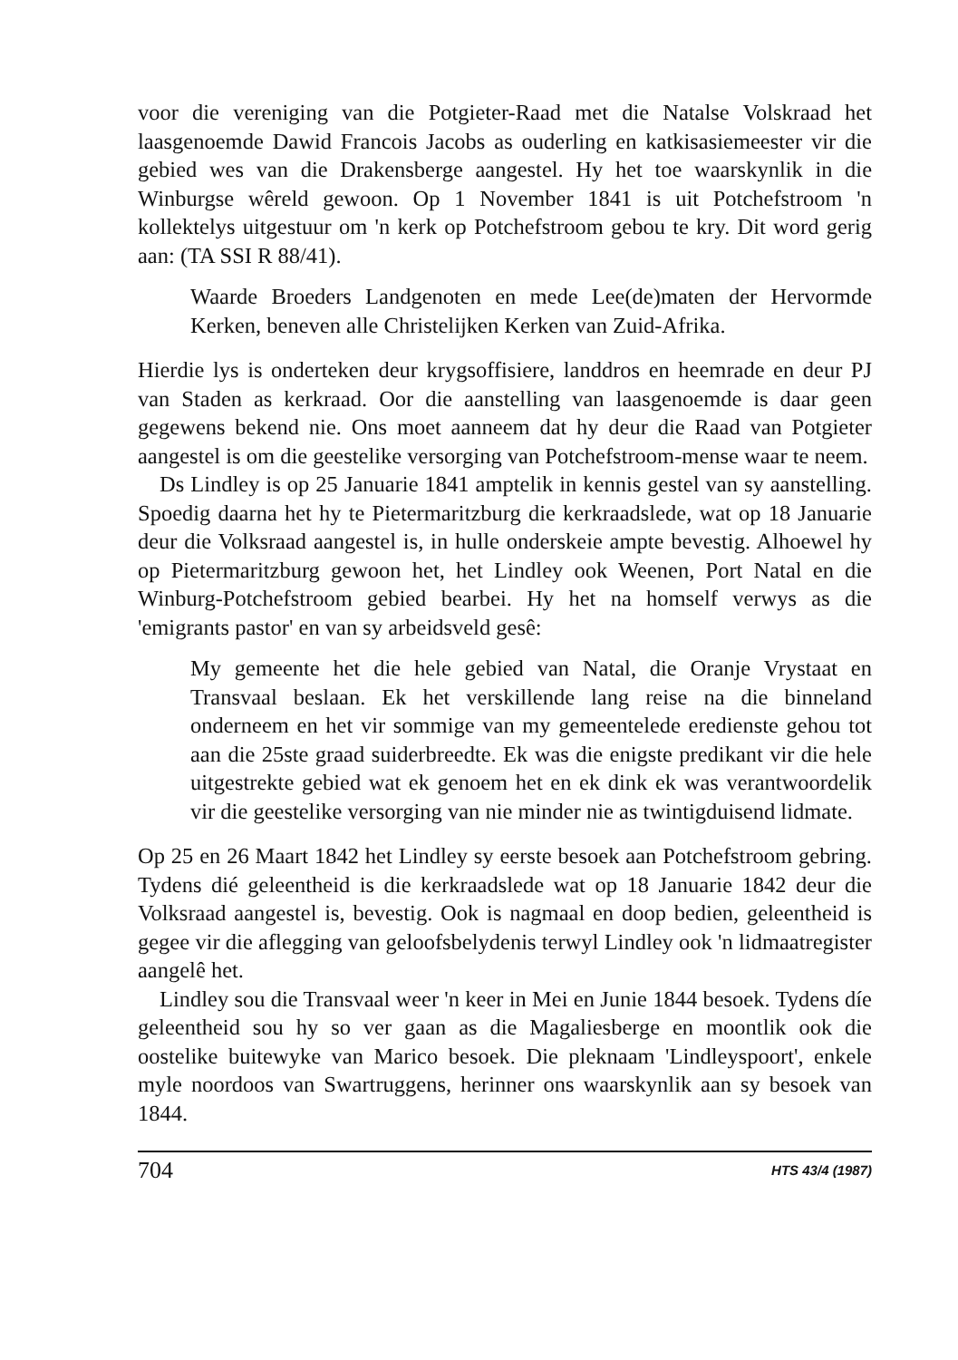voor die vereniging van die Potgieter-Raad met die Natalse Volskraad het laasgenoemde Dawid Francois Jacobs as ouderling en katkisasiemeester vir die gebied wes van die Drakensberge aangestel. Hy het toe waarskynlik in die Winburgse wêreld gewoon. Op 1 November 1841 is uit Potchefstroom 'n kollektelys uitgestuur om 'n kerk op Potchefstroom gebou te kry. Dit word gerig aan: (TA SSI R 88/41).
Waarde Broeders Landgenoten en mede Lee(de)maten der Hervormde Kerken, beneven alle Christelijken Kerken van Zuid-Afrika.
Hierdie lys is onderteken deur krygsoffisiere, landdros en heemrade en deur PJ van Staden as kerkraad. Oor die aanstelling van laasgenoemde is daar geen gegewens bekend nie. Ons moet aanneem dat hy deur die Raad van Potgieter aangestel is om die geestelike versorging van Potchefstroom-mense waar te neem.
Ds Lindley is op 25 Januarie 1841 amptelik in kennis gestel van sy aanstelling. Spoedig daarna het hy te Pietermaritzburg die kerkraadslede, wat op 18 Januarie deur die Volksraad aangestel is, in hulle onderskeie ampte bevestig. Alhoewel hy op Pietermaritzburg gewoon het, het Lindley ook Weenen, Port Natal en die Winburg-Potchefstroom gebied bearbei. Hy het na homself verwys as die 'emigrants pastor' en van sy arbeidsveld gesê:
My gemeente het die hele gebied van Natal, die Oranje Vrystaat en Transvaal beslaan. Ek het verskillende lang reise na die binneland onderneem en het vir sommige van my gemeentelede eredienste gehou tot aan die 25ste graad suiderbreedte. Ek was die enigste predikant vir die hele uitgestrekte gebied wat ek genoem het en ek dink ek was verantwoordelik vir die geestelike versorging van nie minder nie as twintigduisend lidmate.
Op 25 en 26 Maart 1842 het Lindley sy eerste besoek aan Potchefstroom gebring. Tydens dié geleentheid is die kerkraadslede wat op 18 Januarie 1842 deur die Volksraad aangestel is, bevestig. Ook is nagmaal en doop bedien, geleentheid is gegee vir die aflegging van geloofsbelydenis terwyl Lindley ook 'n lidmaatregister aangelê het.
Lindley sou die Transvaal weer 'n keer in Mei en Junie 1844 besoek. Tydens díe geleentheid sou hy so ver gaan as die Magaliesberge en moontlik ook die oostelike buitewyke van Marico besoek. Die pleknaam 'Lindleyspoort', enkele myle noordoos van Swartruggens, herinner ons waarskynlik aan sy besoek van 1844.
704 HTS 43/4 (1987)